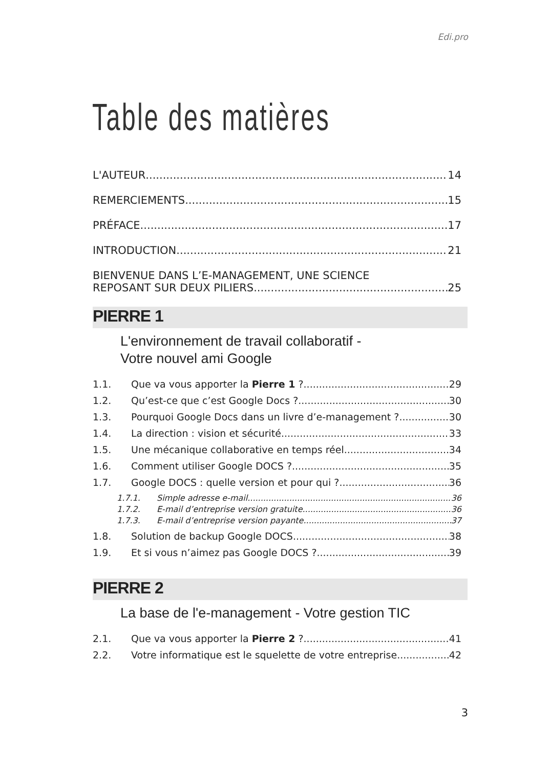Edi.pro
Table des matières
L'AUTEUR 14
REMERCIEMENTS 15
PRÉFACE 17
INTRODUCTION 21
BIENVENUE DANS L’E-MANAGEMENT, UNE SCIENCE
REPOSANT SUR DEUX PILIERS 25
PIERRE 1
L'environnement de travail collaboratif -
Votre nouvel ami Google
1.1. Que va vous apporter la Pierre 1 ? 29
1.2. Qu’est-ce que c’est Google Docs ? 30
1.3. Pourquoi Google Docs dans un livre d’e-management ? 30
1.4. La direction : vision et sécurité 33
1.5. Une mécanique collaborative en temps réel 34
1.6. Comment utiliser Google DOCS ? 35
1.7. Google DOCS : quelle version et pour qui ? 36
1.7.1. Simple adresse e-mail 36
1.7.2. E-mail d’entreprise version gratuite 36
1.7.3. E-mail d’entreprise version payante 37
1.8. Solution de backup Google DOCS 38
1.9. Et si vous n’aimez pas Google DOCS ? 39
PIERRE 2
La base de l'e-management - Votre gestion TIC
2.1. Que va vous apporter la Pierre 2 ? 41
2.2. Votre informatique est le squelette de votre entreprise 42
3